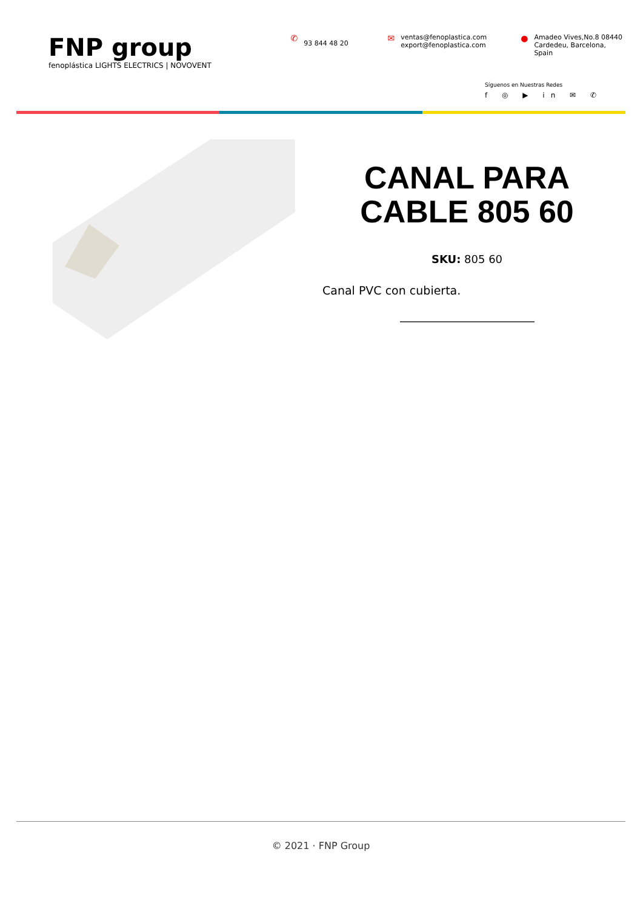FNP group
fenoplástica LIGHTS ELECTRICS | NOVOVENT
✆ 93 844 48 20
✉ ventas@fenoplastica.com
export@fenoplastica.com
● Amadeo Vives,No.8 08440
Cardedeu, Barcelona, Spain
Síguenos en Nuestras Redes
f ◎ ▶ in ✉ ✆
CANAL PARA
CABLE 805 60
SKU: 805 60
Canal PVC con cubierta.
© 2021 · FNP Group